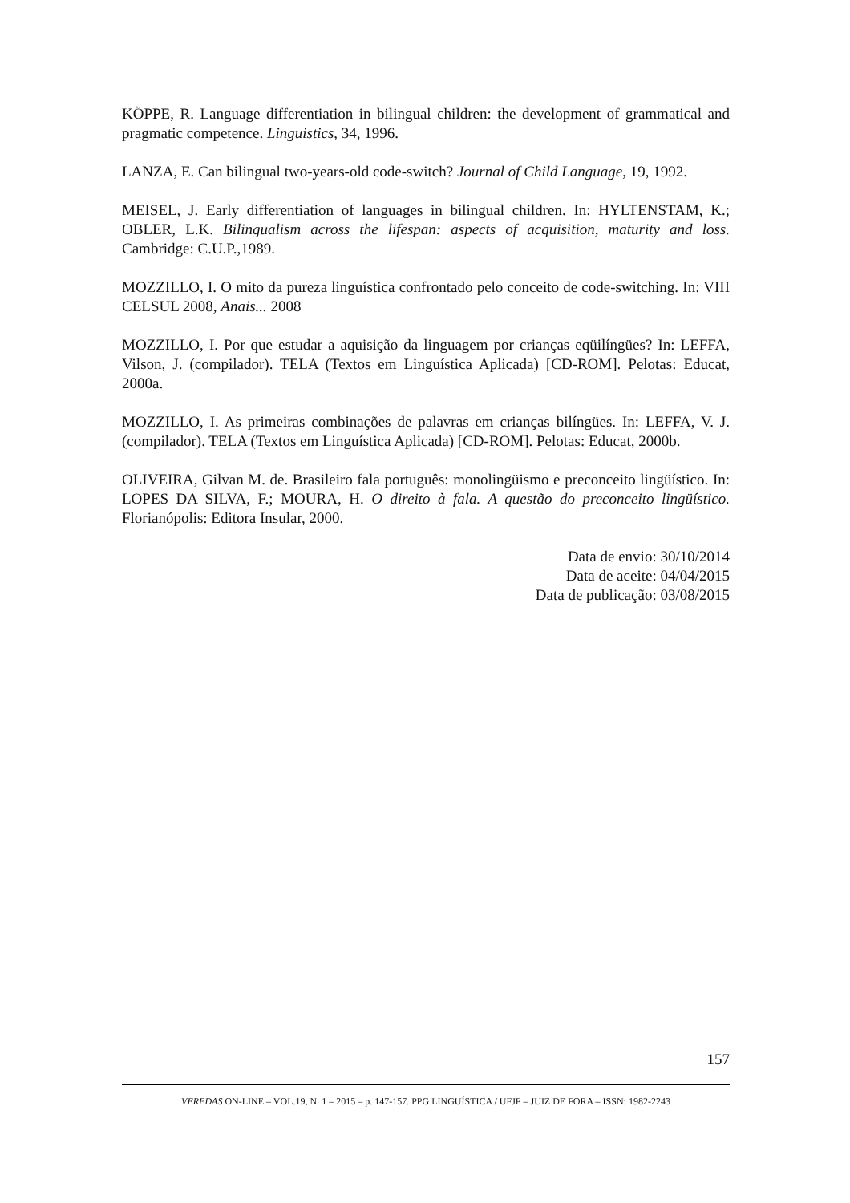KÖPPE, R. Language differentiation in bilingual children: the development of grammatical and pragmatic competence. Linguistics, 34, 1996.
LANZA, E. Can bilingual two-years-old code-switch? Journal of Child Language, 19, 1992.
MEISEL, J. Early differentiation of languages in bilingual children. In: HYLTENSTAM, K.; OBLER, L.K. Bilingualism across the lifespan: aspects of acquisition, maturity and loss. Cambridge: C.U.P.,1989.
MOZZILLO, I. O mito da pureza linguística confrontado pelo conceito de code-switching. In: VIII CELSUL 2008, Anais... 2008
MOZZILLO, I. Por que estudar a aquisição da linguagem por crianças eqüilíngües? In: LEFFA, Vilson, J. (compilador). TELA (Textos em Linguística Aplicada) [CD-ROM]. Pelotas: Educat, 2000a.
MOZZILLO, I. As primeiras combinações de palavras em crianças bilíngües. In: LEFFA, V. J. (compilador). TELA (Textos em Linguística Aplicada) [CD-ROM]. Pelotas: Educat, 2000b.
OLIVEIRA, Gilvan M. de. Brasileiro fala português: monolingüismo e preconceito lingüístico. In: LOPES DA SILVA, F.; MOURA, H. O direito à fala. A questão do preconceito lingüístico. Florianópolis: Editora Insular, 2000.
Data de envio: 30/10/2014
Data de aceite: 04/04/2015
Data de publicação: 03/08/2015
157
VEREDAS ON-LINE – VOL.19, N. 1 – 2015 – p. 147-157. PPG LINGUÍSTICA / UFJF – JUIZ DE FORA – ISSN: 1982-2243